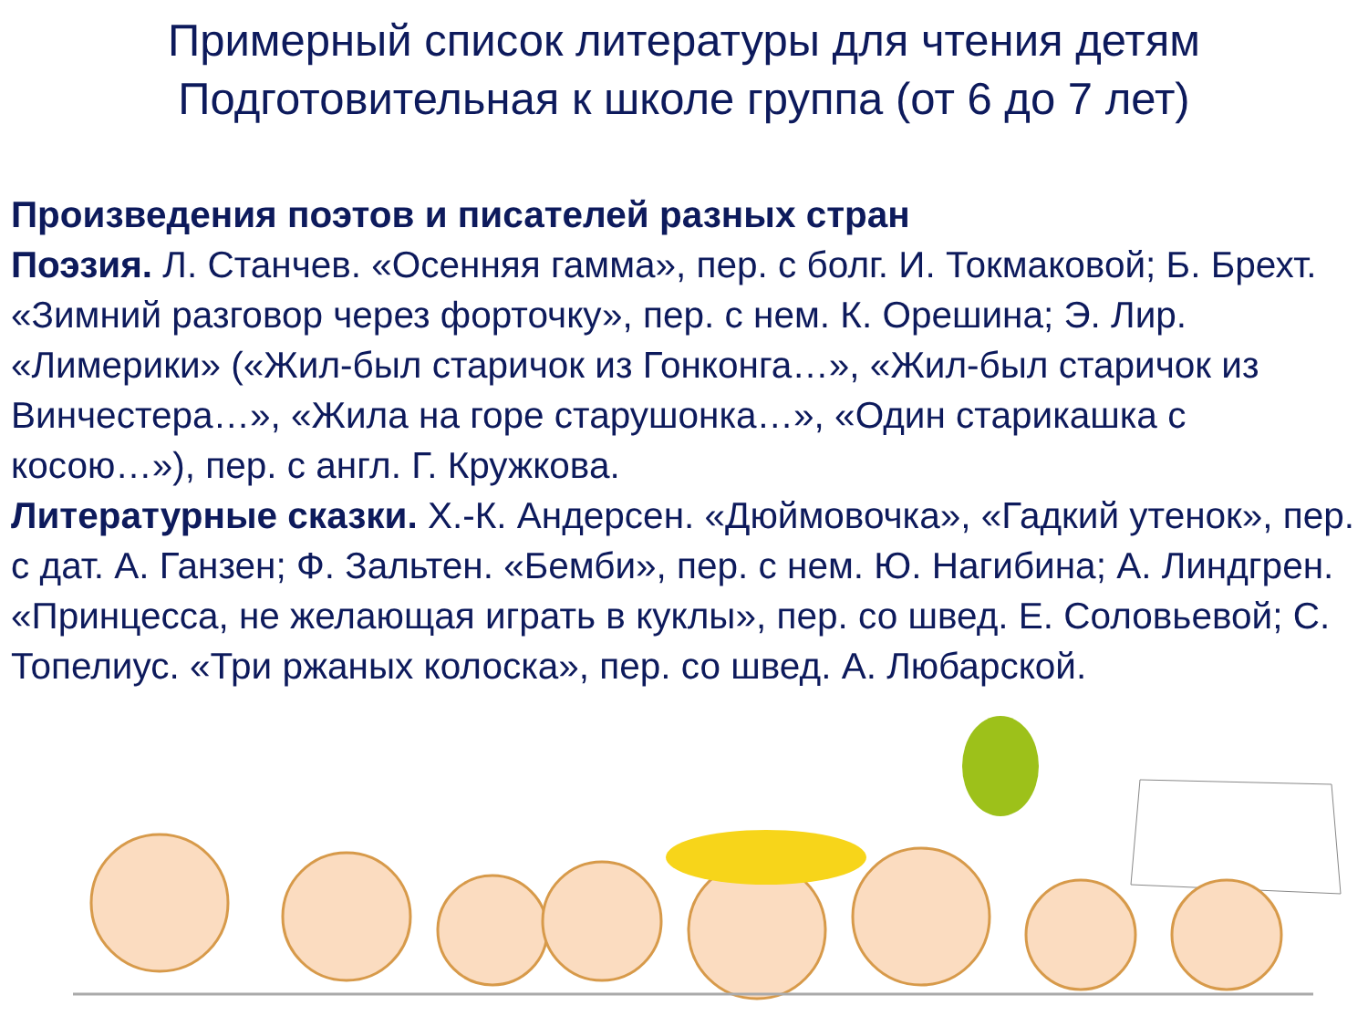Примерный список литературы для чтения детям
Подготовительная к школе группа (от 6 до 7 лет)
Произведения поэтов и писателей разных стран
Поэзия. Л. Станчев. «Осенняя гамма», пер. с болг. И. Токмаковой; Б. Брехт. «Зимний разговор через форточку», пер. с нем. К. Орешина; Э. Лир. «Лимерики» («Жил-был старичок из Гонконга…», «Жил-был старичок из Винчестера…», «Жила на горе старушонка…», «Один старикашка с косою…»), пер. с англ. Г. Кружкова.
Литературные сказки. Х.-К. Андерсен. «Дюймовочка», «Гадкий утенок», пер. с дат. А. Ганзен; Ф. Зальтен. «Бемби», пер. с нем. Ю. Нагибина; А. Линдгрен. «Принцесса, не желающая играть в куклы», пер. со швед. Е. Соловьевой; С. Топелиус. «Три ржаных колоска», пер. со швед. А. Любарской.